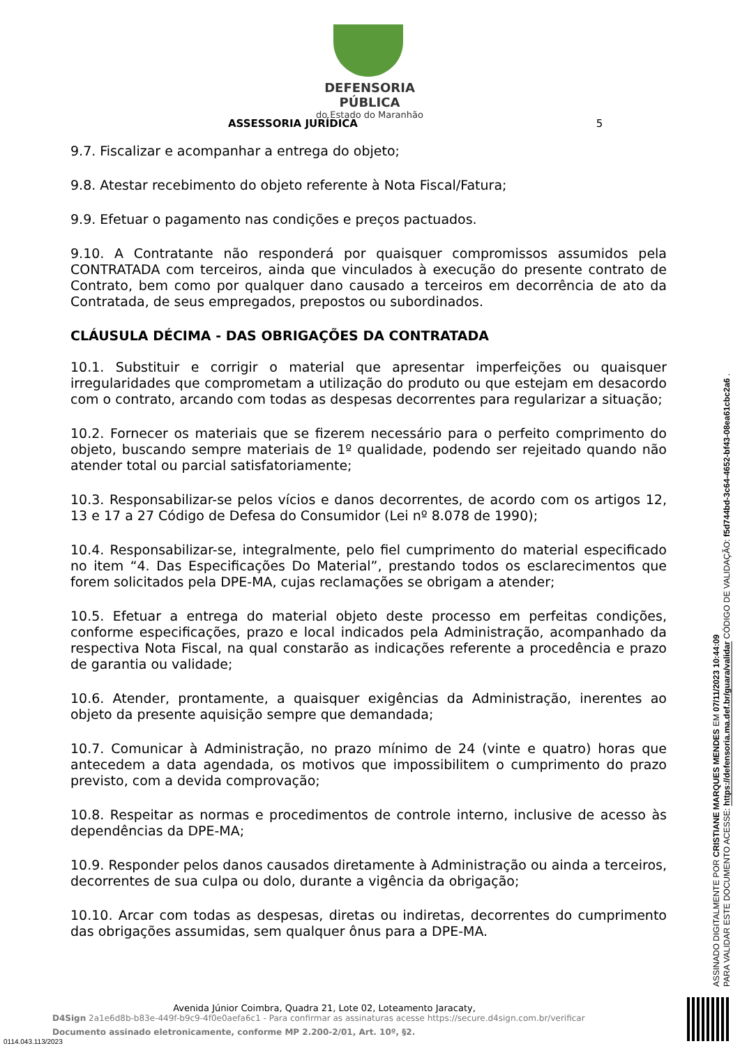DEFENSORIA PÚBLICA
do Estado do Maranhão
ASSESSORIA JURÍDICA 5
9.7. Fiscalizar e acompanhar a entrega do objeto;
9.8. Atestar recebimento do objeto referente à Nota Fiscal/Fatura;
9.9. Efetuar o pagamento nas condições e preços pactuados.
9.10. A Contratante não responderá por quaisquer compromissos assumidos pela CONTRATADA com terceiros, ainda que vinculados à execução do presente contrato de Contrato, bem como por qualquer dano causado a terceiros em decorrência de ato da Contratada, de seus empregados, prepostos ou subordinados.
CLÁUSULA DÉCIMA - DAS OBRIGAÇÕES DA CONTRATADA
10.1. Substituir e corrigir o material que apresentar imperfeições ou quaisquer irregularidades que comprometam a utilização do produto ou que estejam em desacordo com o contrato, arcando com todas as despesas decorrentes para regularizar a situação;
10.2. Fornecer os materiais que se fizerem necessário para o perfeito comprimento do objeto, buscando sempre materiais de 1º qualidade, podendo ser rejeitado quando não atender total ou parcial satisfatoriamente;
10.3. Responsabilizar-se pelos vícios e danos decorrentes, de acordo com os artigos 12, 13 e 17 a 27 Código de Defesa do Consumidor (Lei nº 8.078 de 1990);
10.4. Responsabilizar-se, integralmente, pelo fiel cumprimento do material especificado no item “4. Das Especificações Do Material”, prestando todos os esclarecimentos que forem solicitados pela DPE-MA, cujas reclamações se obrigam a atender;
10.5. Efetuar a entrega do material objeto deste processo em perfeitas condições, conforme especificações, prazo e local indicados pela Administração, acompanhado da respectiva Nota Fiscal, na qual constarão as indicações referente a procedência e prazo de garantia ou validade;
10.6. Atender, prontamente, a quaisquer exigências da Administração, inerentes ao objeto da presente aquisição sempre que demandada;
10.7. Comunicar à Administração, no prazo mínimo de 24 (vinte e quatro) horas que antecedem a data agendada, os motivos que impossibilitem o cumprimento do prazo previsto, com a devida comprovação;
10.8. Respeitar as normas e procedimentos de controle interno, inclusive de acesso às dependências da DPE-MA;
10.9. Responder pelos danos causados diretamente à Administração ou ainda a terceiros, decorrentes de sua culpa ou dolo, durante a vigência da obrigação;
10.10. Arcar com todas as despesas, diretas ou indiretas, decorrentes do cumprimento das obrigações assumidas, sem qualquer ônus para a DPE-MA.
ASSINADO DIGITALMENTE POR CRISTIANE MARQUES MENDES EM 07/11/2023 10:44:09
PARA VALIDAR ESTE DOCUMENTO ACESSE: https://defensoria.ma.def.br/guara/validar CÓDIGO DE VALIDAÇÃO: f5d744bd-3c64-4652-bf43-08ea61cbc2a6 .
Avenida Júnior Coimbra, Quadra 21, Lote 02, Loteamento Jaracaty,
D4Sign 2a1e6d8b-b83e-449f-b9c9-4f0e0aefa6c1 - Para confirmar as assinaturas acesse https://secure.d4sign.com.br/verificar
Documento assinado eletronicamente, conforme MP 2.200-2/01, Art. 10º, §2.
0114.043.113/2023